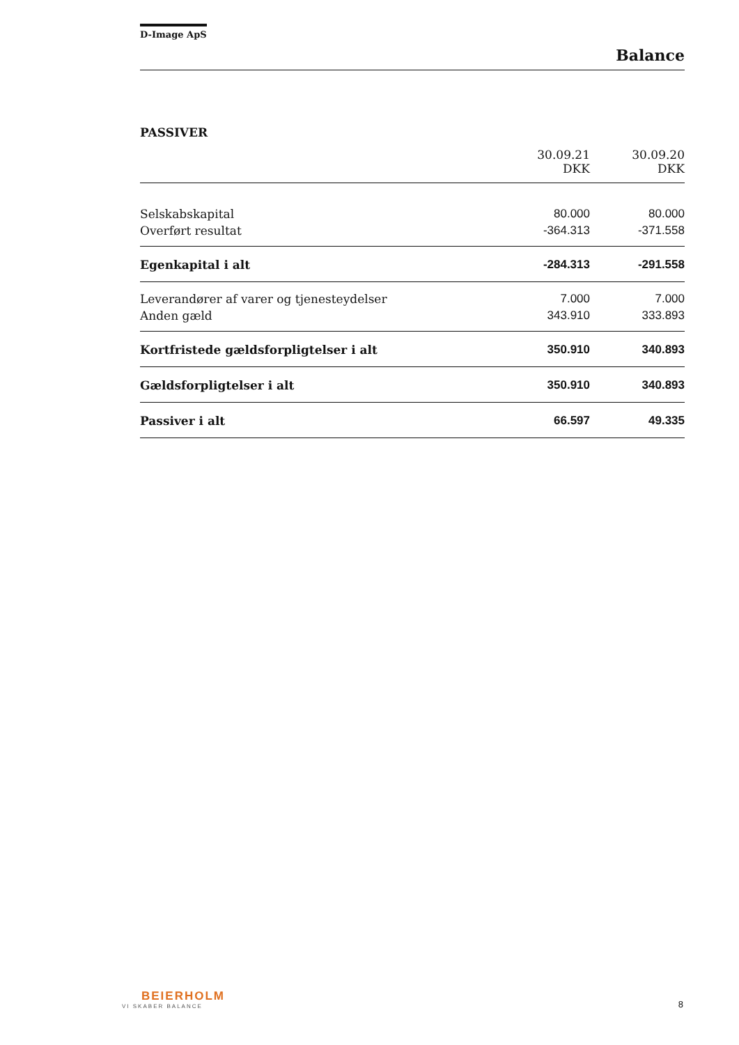D-Image ApS
Balance
PASSIVER
| | 30.09.21 DKK | 30.09.20 DKK |
| --- | --- | --- |
| Selskabskapital | 80.000 | 80.000 |
| Overført resultat | -364.313 | -371.558 |
| Egenkapital i alt | -284.313 | -291.558 |
| Leverandører af varer og tjenesteydelser | 7.000 | 7.000 |
| Anden gæld | 343.910 | 333.893 |
| Kortfristede gældsforpligtelser i alt | 350.910 | 340.893 |
| Gældsforpligtelser i alt | 350.910 | 340.893 |
| Passiver i alt | 66.597 | 49.335 |
BEIERHOLM
VI SKABER BALANCE
8